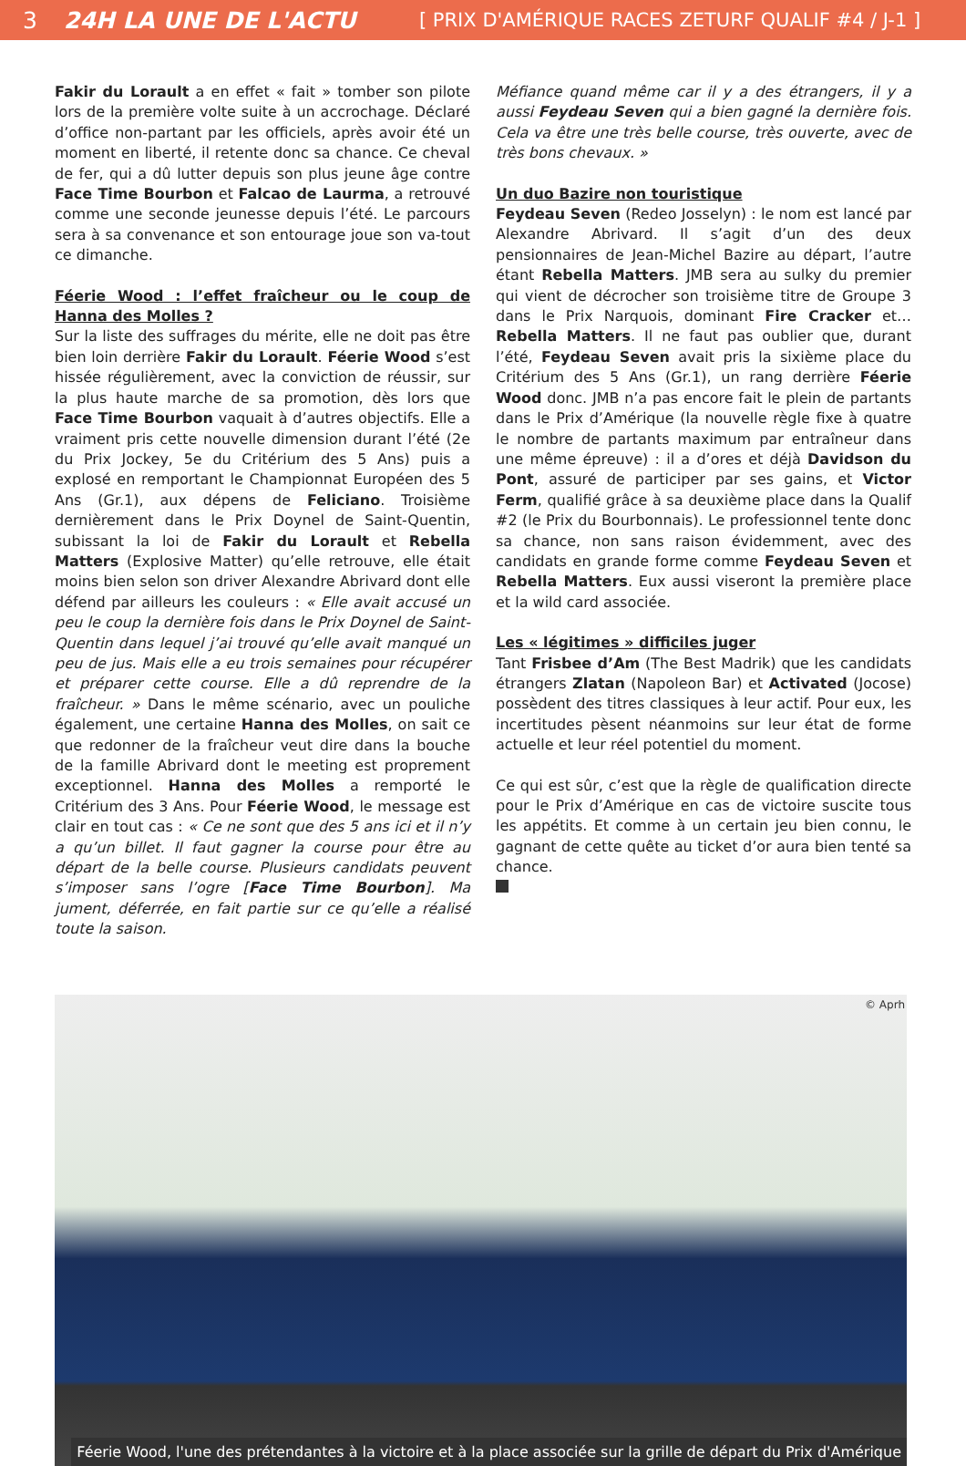3 24H LA UNE DE L'ACTU [ PRIX D'AMÉRIQUE RACES ZETURF QUALIF #4 / J-1 ]
Fakir du Lorault a en effet « fait » tomber son pilote lors de la première volte suite à un accrochage. Déclaré d’office non-partant par les officiels, après avoir été un moment en liberté, il retente donc sa chance. Ce cheval de fer, qui a dû lutter depuis son plus jeune âge contre Face Time Bourbon et Falcao de Laurma, a retrouvé comme une seconde jeunesse depuis l’été. Le parcours sera à sa convenance et son entourage joue son va-tout ce dimanche.
Féerie Wood : l’effet fraîcheur ou le coup de Hanna des Molles ?
Sur la liste des suffrages du mérite, elle ne doit pas être bien loin derrière Fakir du Lorault. Féerie Wood s’est hissée régulièrement, avec la conviction de réussir, sur la plus haute marche de sa promotion, dès lors que Face Time Bourbon vaquait à d’autres objectifs. Elle a vraiment pris cette nouvelle dimension durant l’été (2e du Prix Jockey, 5e du Critérium des 5 Ans) puis a explosé en remportant le Championnat Européen des 5 Ans (Gr.1), aux dépens de Feliciano. Troisième dernièrement dans le Prix Doynel de Saint-Quentin, subissant la loi de Fakir du Lorault et Rebella Matters (Explosive Matter) qu’elle retrouve, elle était moins bien selon son driver Alexandre Abrivard dont elle défend par ailleurs les couleurs : « Elle avait accusé un peu le coup la dernière fois dans le Prix Doynel de Saint-Quentin dans lequel j’ai trouvé qu’elle avait manqué un peu de jus. Mais elle a eu trois semaines pour récupérer et préparer cette course. Elle a dû reprendre de la fraîcheur. » Dans le même scénario, avec un pouliche également, une certaine Hanna des Molles, on sait ce que redonner de la fraîcheur veut dire dans la bouche de la famille Abrivard dont le meeting est proprement exceptionnel. Hanna des Molles a remporté le Critérium des 3 Ans. Pour Féerie Wood, le message est clair en tout cas : « Ce ne sont que des 5 ans ici et il n’y a qu’un billet. Il faut gagner la course pour être au départ de la belle course. Plusieurs candidats peuvent s’imposer sans l’ogre [Face Time Bourbon]. Ma jument, déferrée, en fait partie sur ce qu’elle a réalisé toute la saison.
Méfiance quand même car il y a des étrangers, il y a aussi Feydeau Seven qui a bien gagné la dernière fois. Cela va être une très belle course, très ouverte, avec de très bons chevaux. »
Un duo Bazire non touristique
Feydeau Seven (Redeo Josselyn) : le nom est lancé par Alexandre Abrivard. Il s’agit d’un des deux pensionnaires de Jean-Michel Bazire au départ, l’autre étant Rebella Matters. JMB sera au sulky du premier qui vient de décrocher son troisième titre de Groupe 3 dans le Prix Narquois, dominant Fire Cracker et… Rebella Matters. Il ne faut pas oublier que, durant l’été, Feydeau Seven avait pris la sixième place du Critérium des 5 Ans (Gr.1), un rang derrière Féerie Wood donc. JMB n’a pas encore fait le plein de partants dans le Prix d’Amérique (la nouvelle règle fixe à quatre le nombre de partants maximum par entraîneur dans une même épreuve) : il a d’ores et déjà Davidson du Pont, assuré de participer par ses gains, et Victor Ferm, qualifié grâce à sa deuxième place dans la Qualif #2 (le Prix du Bourbonnais). Le professionnel tente donc sa chance, non sans raison évidemment, avec des candidats en grande forme comme Feydeau Seven et Rebella Matters. Eux aussi viseront la première place et la wild card associée.
Les « légitimes » difficiles juger
Tant Frisbee d’Am (The Best Madrik) que les candidats étrangers Zlatan (Napoleon Bar) et Activated (Jocose) possèdent des titres classiques à leur actif. Pour eux, les incertitudes pèsent néanmoins sur leur état de forme actuelle et leur réel potentiel du moment.
Ce qui est sûr, c’est que la règle de qualification directe pour le Prix d’Amérique en cas de victoire suscite tous les appétits. Et comme à un certain jeu bien connu, le gagnant de cette quête au ticket d’or aura bien tenté sa chance.
© Aprh
Féerie Wood, l'une des prétendantes à la victoire et à la place associée sur la grille de départ du Prix d'Amérique